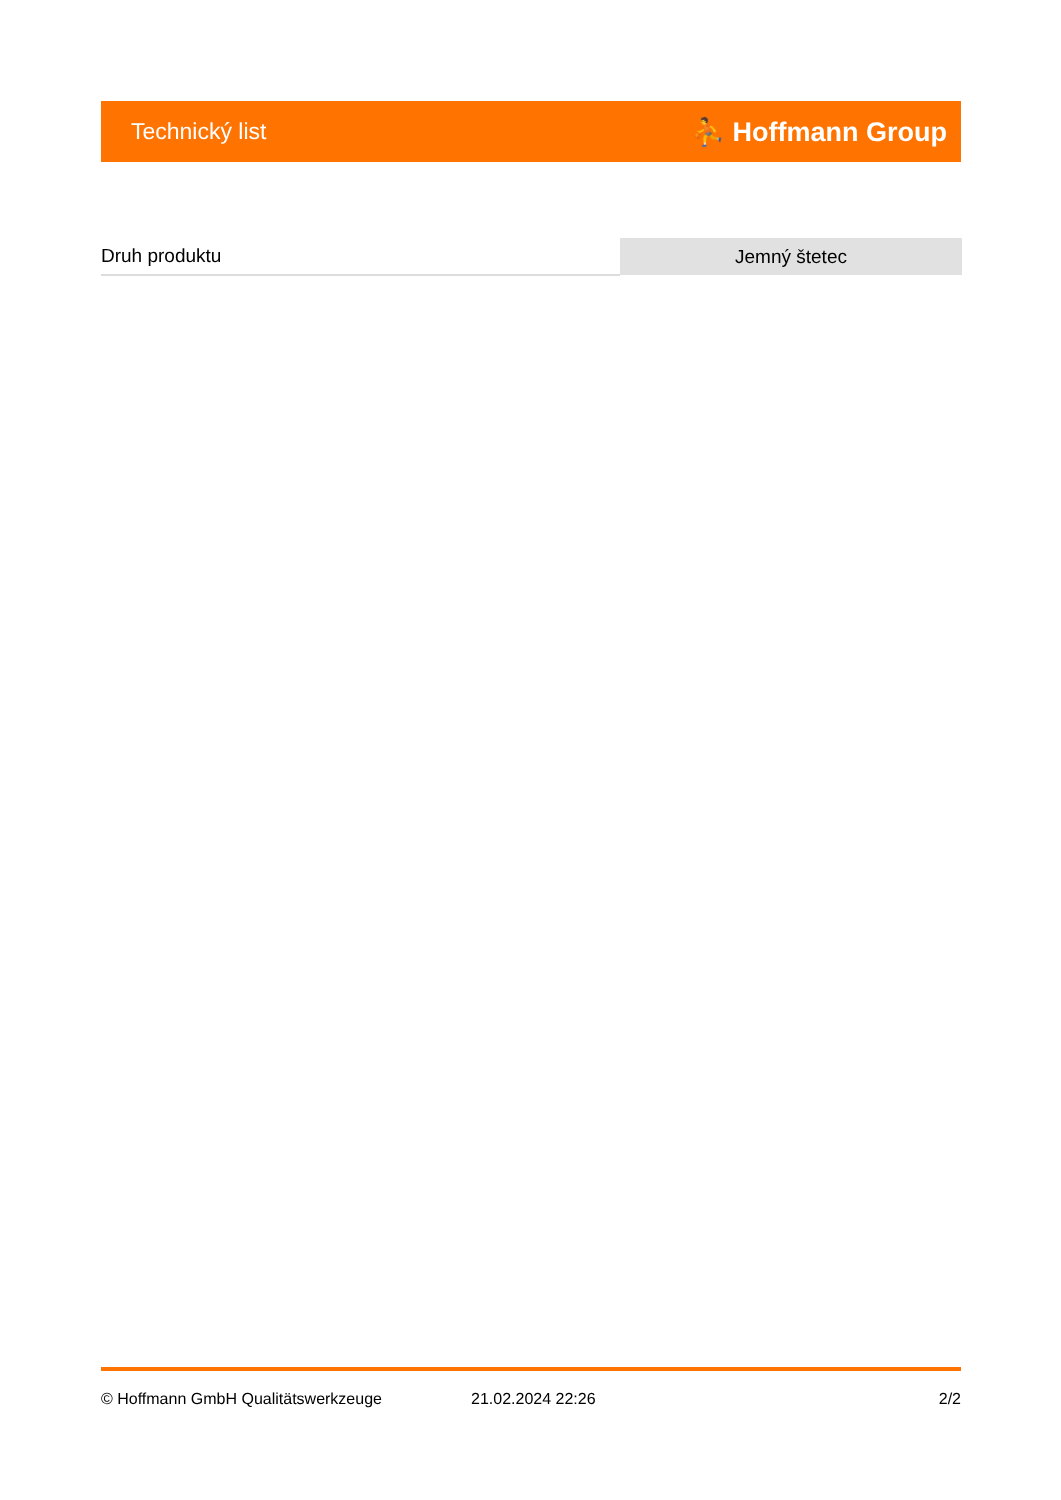Technický list ⛹ Hoffmann Group
| Druh produktu | Jemný štetec |
© Hoffmann GmbH Qualitätswerkzeuge 21.02.2024 22:26 2/2